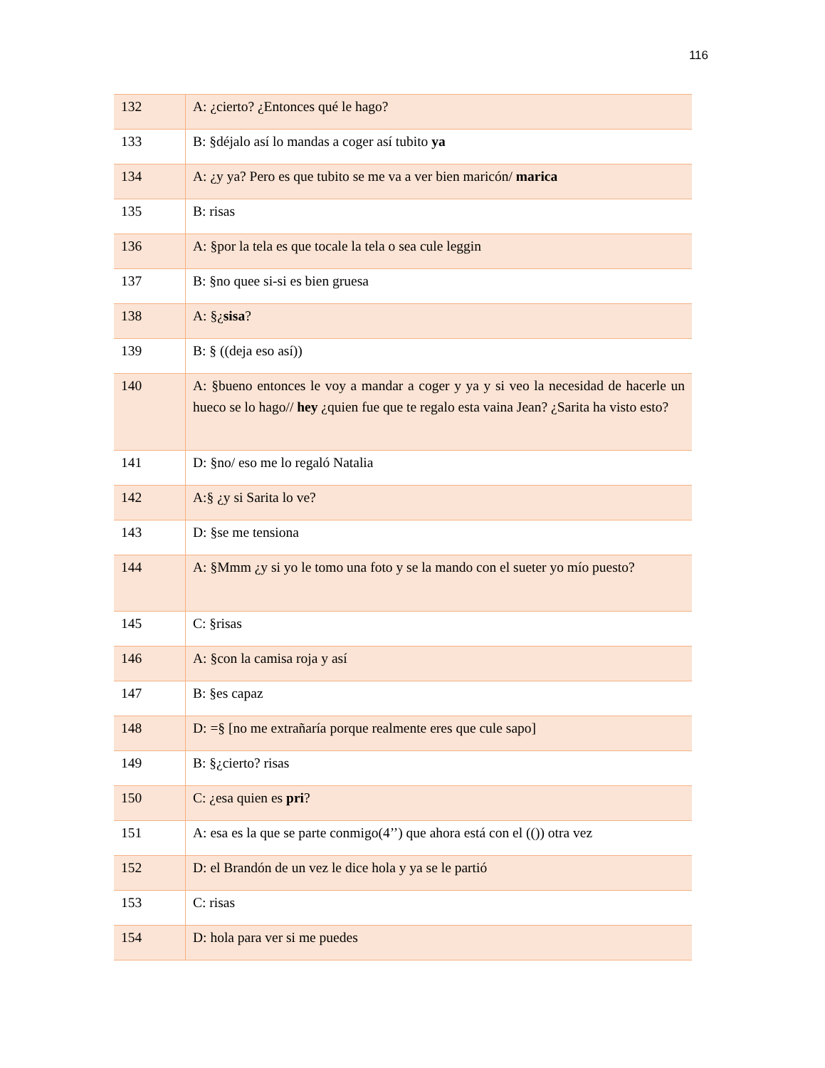116
| 132 | A: ¿cierto? ¿Entonces qué le hago? |
| 133 | B: §déjalo así lo mandas a coger así tubito ya |
| 134 | A: ¿y ya? Pero es que tubito se me va a ver bien maricón/ marica |
| 135 | B: risas |
| 136 | A: §por la tela es que tocale la tela o sea cule leggin |
| 137 | B: §no quee si-si es bien gruesa |
| 138 | A: §¿ sisa ? |
| 139 | B: § ((deja eso así)) |
| 140 | A: §bueno entonces le voy a mandar a coger y ya y si veo la necesidad de hacerle un hueco se lo hago// hey ¿quien fue que te regalo esta vaina Jean? ¿Sarita ha visto esto? |
| 141 | D: §no/ eso me lo regaló Natalia |
| 142 | A:§ ¿y si Sarita lo ve? |
| 143 | D: §se me tensiona |
| 144 | A: §Mmm ¿y si yo le tomo una foto y se la mando con el sueter yo mío puesto? |
| 145 | C: §risas |
| 146 | A: §con la camisa roja y así |
| 147 | B: §es capaz |
| 148 | D: =§ [no me extrañaría porque realmente eres que cule sapo] |
| 149 | B: §¿cierto? risas |
| 150 | C: ¿esa quien es pri ? |
| 151 | A: esa es la que se parte conmigo(4’’) que ahora está con el (()) otra vez |
| 152 | D: el Brandón de un vez le dice hola y ya se le partió |
| 153 | C: risas |
| 154 | D: hola para ver si me puedes |